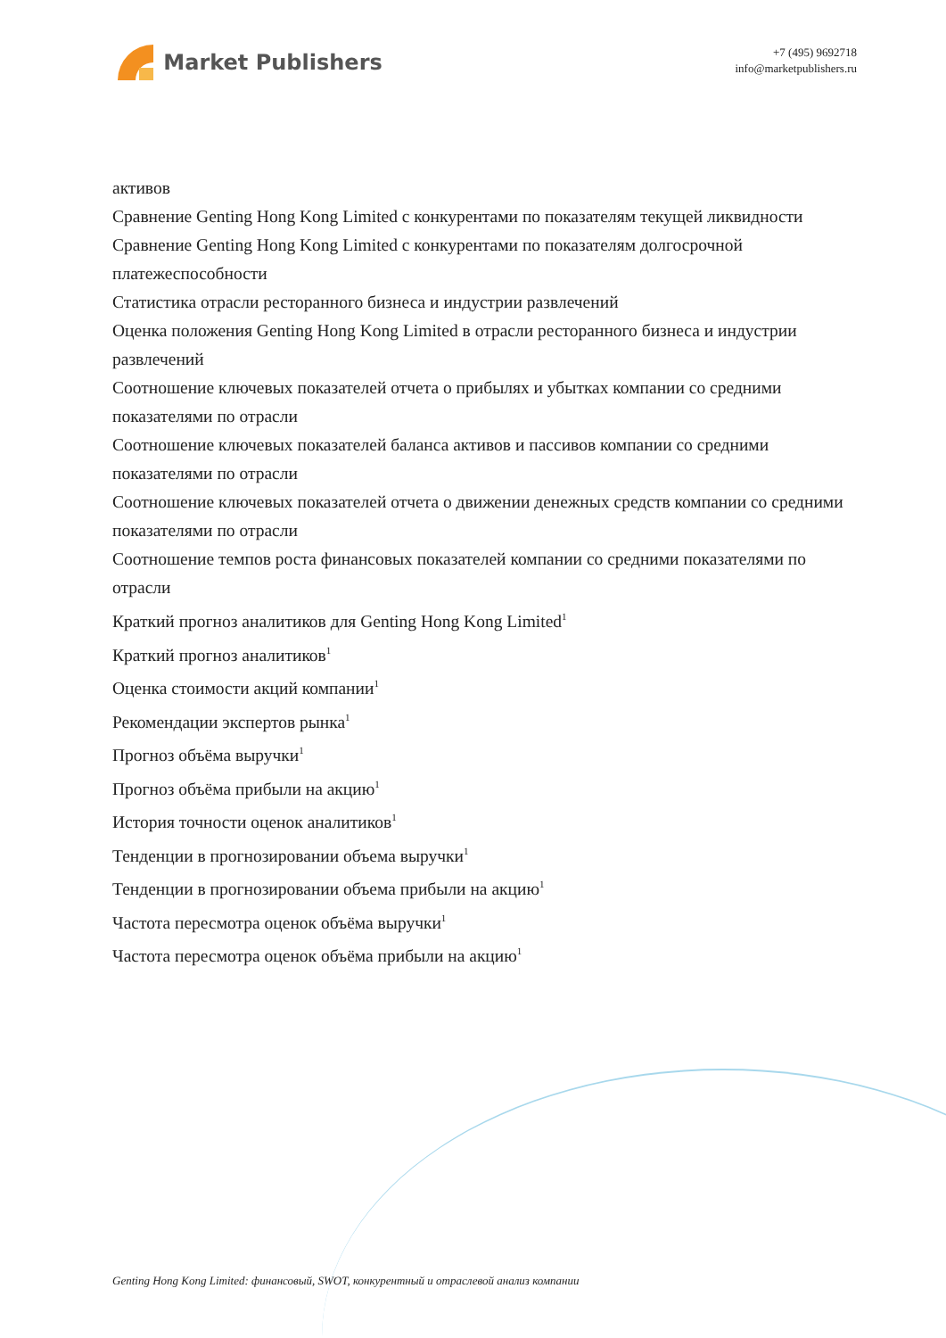Market Publishers
+7 (495) 9692718
info@marketpublishers.ru
активов
Сравнение Genting Hong Kong Limited с конкурентами по показателям текущей ликвидности
Сравнение Genting Hong Kong Limited с конкурентами по показателям долгосрочной платежеспособности
Статистика отрасли ресторанного бизнеса и индустрии развлечений
Оценка положения Genting Hong Kong Limited в отрасли ресторанного бизнеса и индустрии развлечений
Соотношение ключевых показателей отчета о прибылях и убытках компании со средними показателями по отрасли
Соотношение ключевых показателей баланса активов и пассивов компании со средними показателями по отрасли
Соотношение ключевых показателей отчета о движении денежных средств компании со средними показателями по отрасли
Соотношение темпов роста финансовых показателей компании со средними показателями по отрасли
Краткий прогноз аналитиков для Genting Hong Kong Limited<sup>1</sup>
Краткий прогноз аналитиков<sup>1</sup>
Оценка стоимости акций компании<sup>1</sup>
Рекомендации экспертов рынка<sup>1</sup>
Прогноз объёма выручки<sup>1</sup>
Прогноз объёма прибыли на акцию<sup>1</sup>
История точности оценок аналитиков<sup>1</sup>
Тенденции в прогнозировании объема выручки<sup>1</sup>
Тенденции в прогнозировании объема прибыли на акцию<sup>1</sup>
Частота пересмотра оценок объёма выручки<sup>1</sup>
Частота пересмотра оценок объёма прибыли на акцию<sup>1</sup>
Genting Hong Kong Limited: финансовый, SWOT, конкурентный и отраслевой анализ компании